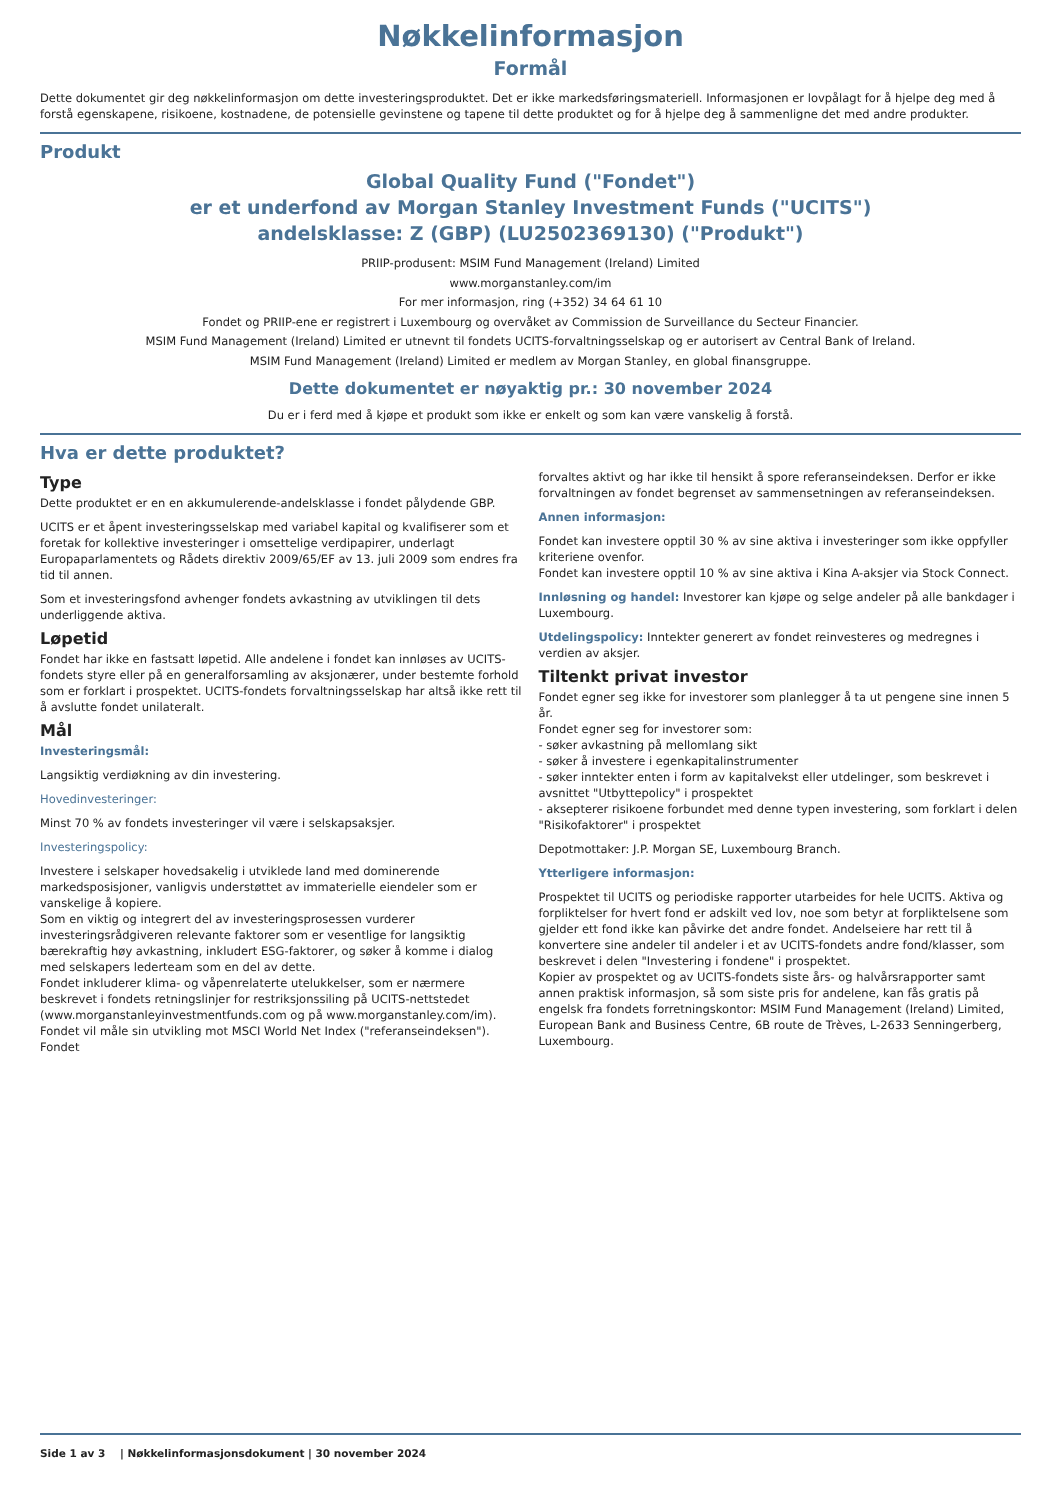Nøkkelinformasjon
Formål
Dette dokumentet gir deg nøkkelinformasjon om dette investeringsproduktet. Det er ikke markedsføringsmateriell. Informasjonen er lovpålagt for å hjelpe deg med å forstå egenskapene, risikoene, kostnadene, de potensielle gevinstene og tapene til dette produktet og for å hjelpe deg å sammenligne det med andre produkter.
Produkt
Global Quality Fund ("Fondet")
er et underfond av Morgan Stanley Investment Funds ("UCITS")
andelsklasse: Z (GBP) (LU2502369130) ("Produkt")
PRIIP-produsent: MSIM Fund Management (Ireland) Limited
www.morganstanley.com/im
For mer informasjon, ring (+352) 34 64 61 10
Fondet og PRIIP-ene er registrert i Luxembourg og overvåket av Commission de Surveillance du Secteur Financier.
MSIM Fund Management (Ireland) Limited er utnevnt til fondets UCITS-forvaltningsselskap og er autorisert av Central Bank of Ireland.
MSIM Fund Management (Ireland) Limited er medlem av Morgan Stanley, en global finansgruppe.
Dette dokumentet er nøyaktig pr.: 30 november 2024
Du er i ferd med å kjøpe et produkt som ikke er enkelt og som kan være vanskelig å forstå.
Hva er dette produktet?
Type
Dette produktet er en en akkumulerende-andelsklasse i fondet pålydende GBP.
UCITS er et åpent investeringsselskap med variabel kapital og kvalifiserer som et foretak for kollektive investeringer i omsettelige verdipapirer, underlagt Europaparlamentets og Rådets direktiv 2009/65/EF av 13. juli 2009 som endres fra tid til annen.
Som et investeringsfond avhenger fondets avkastning av utviklingen til dets underliggende aktiva.
Løpetid
Fondet har ikke en fastsatt løpetid. Alle andelene i fondet kan innløses av UCITS-fondets styre eller på en generalforsamling av aksjonærer, under bestemte forhold som er forklart i prospektet. UCITS-fondets forvaltningsselskap har altså ikke rett til å avslutte fondet unilateralt.
Mål
Investeringsmål:
Langsiktig verdiøkning av din investering.
Hovedinvesteringer:
Minst 70 % av fondets investeringer vil være i selskapsaksjer.
Investeringspolicy:
Investere i selskaper hovedsakelig i utviklede land med dominerende markedsposisjoner, vanligvis understøttet av immaterielle eiendeler som er vanskelige å kopiere.
Som en viktig og integrert del av investeringsprosessen vurderer investeringsrådgiveren relevante faktorer som er vesentlige for langsiktig bærekraftig høy avkastning, inkludert ESG-faktorer, og søker å komme i dialog med selskapers lederteam som en del av dette.
Fondet inkluderer klima- og våpenrelaterte utelukkelser, som er nærmere beskrevet i fondets retningslinjer for restriksjonssiling på UCITS-nettstedet (www.morganstanleyinvestmentfunds.com og på www.morganstanley.com/im).
Fondet vil måle sin utvikling mot MSCI World Net Index ("referanseindeksen"). Fondet
forvaltes aktivt og har ikke til hensikt å spore referanseindeksen. Derfor er ikke forvaltningen av fondet begrenset av sammensetningen av referanseindeksen.
Annen informasjon:
Fondet kan investere opptil 30 % av sine aktiva i investeringer som ikke oppfyller kriteriene ovenfor.
Fondet kan investere opptil 10 % av sine aktiva i Kina A-aksjer via Stock Connect.
Innløsning og handel: Investorer kan kjøpe og selge andeler på alle bankdager i Luxembourg.
Utdelingspolicy: Inntekter generert av fondet reinvesteres og medregnes i verdien av aksjer.
Tiltenkt privat investor
Fondet egner seg ikke for investorer som planlegger å ta ut pengene sine innen 5 år.
Fondet egner seg for investorer som:
- søker avkastning på mellomlang sikt
- søker å investere i egenkapitalinstrumenter
- søker inntekter enten i form av kapitalvekst eller utdelinger, som beskrevet i avsnittet "Utbyttepolicy" i prospektet
- aksepterer risikoene forbundet med denne typen investering, som forklart i delen "Risikofaktorer" i prospektet
Depotmottaker: J.P. Morgan SE, Luxembourg Branch.
Ytterligere informasjon:
Prospektet til UCITS og periodiske rapporter utarbeides for hele UCITS. Aktiva og forpliktelser for hvert fond er adskilt ved lov, noe som betyr at forpliktelsene som gjelder ett fond ikke kan påvirke det andre fondet. Andelseiere har rett til å konvertere sine andeler til andeler i et av UCITS-fondets andre fond/klasser, som beskrevet i delen "Investering i fondene" i prospektet.
Kopier av prospektet og av UCITS-fondets siste års- og halvårsrapporter samt annen praktisk informasjon, så som siste pris for andelene, kan fås gratis på engelsk fra fondets forretningskontor: MSIM Fund Management (Ireland) Limited, European Bank and Business Centre, 6B route de Trèves, L-2633 Senningerberg, Luxembourg.
Side 1 av 3 | Nøkkelinformasjonsdokument | 30 november 2024